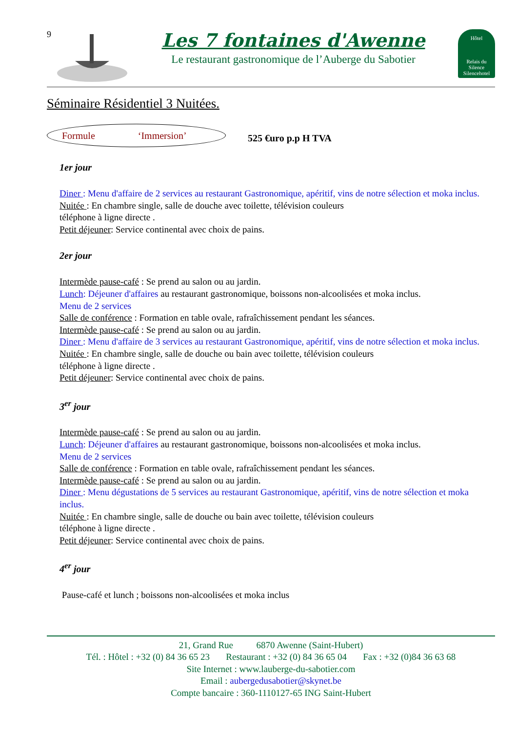9
Les 7 fontaines d'Awenne
Le restaurant gastronomique de l’Auberge du Sabotier
Hôtel
Relais du Silence Silencehotel
Séminaire Résidentiel 3 Nuitées.
Formule ‘Immersion’
525 €uro p.p H TVA
1er jour
Diner : Menu d'affaire de 2 services au restaurant Gastronomique, apéritif, vins de notre sélection et moka inclus.
Nuitée : En chambre single, salle de douche avec toilette, télévision couleurs
téléphone à ligne directe .
Petit déjeuner: Service continental avec choix de pains.
2er jour
Intermède pause-café : Se prend au salon ou au jardin.
Lunch: Déjeuner d'affaires au restaurant gastronomique, boissons non-alcoolisées et moka inclus.
Menu de 2 services
Salle de conférence : Formation en table ovale, rafraîchissement pendant les séances.
Intermède pause-café : Se prend au salon ou au jardin.
Diner : Menu d'affaire de 3 services au restaurant Gastronomique, apéritif, vins de notre sélection et moka inclus.
Nuitée : En chambre single, salle de douche ou bain avec toilette, télévision couleurs
téléphone à ligne directe .
Petit déjeuner: Service continental avec choix de pains.
3<sup>er</sup> jour
Intermède pause-café : Se prend au salon ou au jardin.
Lunch: Déjeuner d'affaires au restaurant gastronomique, boissons non-alcoolisées et moka inclus.
Menu de 2 services
Salle de conférence : Formation en table ovale, rafraîchissement pendant les séances.
Intermède pause-café : Se prend au salon ou au jardin.
Diner : Menu dégustations de 5 services au restaurant Gastronomique, apéritif, vins de notre sélection et moka inclus.
Nuitée : En chambre single, salle de douche ou bain avec toilette, télévision couleurs
téléphone à ligne directe .
Petit déjeuner: Service continental avec choix de pains.
4<sup>er</sup> jour
Pause-café et lunch ; boissons non-alcoolisées et moka inclus
21, Grand Rue 6870 Awenne (Saint-Hubert)
Tél. : Hôtel : +32 (0) 84 36 65 23 Restaurant : +32 (0) 84 36 65 04 Fax : +32 (0)84 36 63 68
Site Internet : www.lauberge-du-sabotier.com
Email : aubergedusabotier@skynet.be
Compte bancaire : 360-1110127-65 ING Saint-Hubert